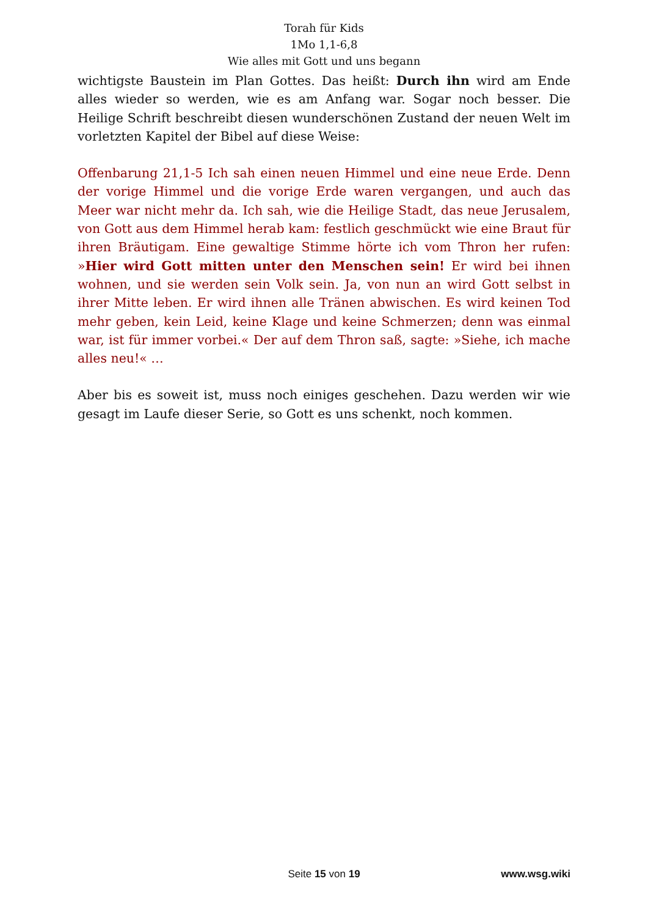Torah für Kids
1Mo 1,1-6,8
Wie alles mit Gott und uns begann
wichtigste Baustein im Plan Gottes. Das heißt: Durch ihn wird am Ende alles wieder so werden, wie es am Anfang war. Sogar noch besser. Die Heilige Schrift beschreibt diesen wunderschönen Zustand der neuen Welt im vorletzten Kapitel der Bibel auf diese Weise:
Offenbarung 21,1-5 Ich sah einen neuen Himmel und eine neue Erde. Denn der vorige Himmel und die vorige Erde waren vergangen, und auch das Meer war nicht mehr da. Ich sah, wie die Heilige Stadt, das neue Jerusalem, von Gott aus dem Himmel herab kam: festlich geschmückt wie eine Braut für ihren Bräutigam. Eine gewaltige Stimme hörte ich vom Thron her rufen: »Hier wird Gott mitten unter den Menschen sein! Er wird bei ihnen wohnen, und sie werden sein Volk sein. Ja, von nun an wird Gott selbst in ihrer Mitte leben. Er wird ihnen alle Tränen abwischen. Es wird keinen Tod mehr geben, kein Leid, keine Klage und keine Schmerzen; denn was einmal war, ist für immer vorbei.« Der auf dem Thron saß, sagte: »Siehe, ich mache alles neu!« …
Aber bis es soweit ist, muss noch einiges geschehen. Dazu werden wir wie gesagt im Laufe dieser Serie, so Gott es uns schenkt, noch kommen.
Seite 15 von 19
www.wsg.wiki